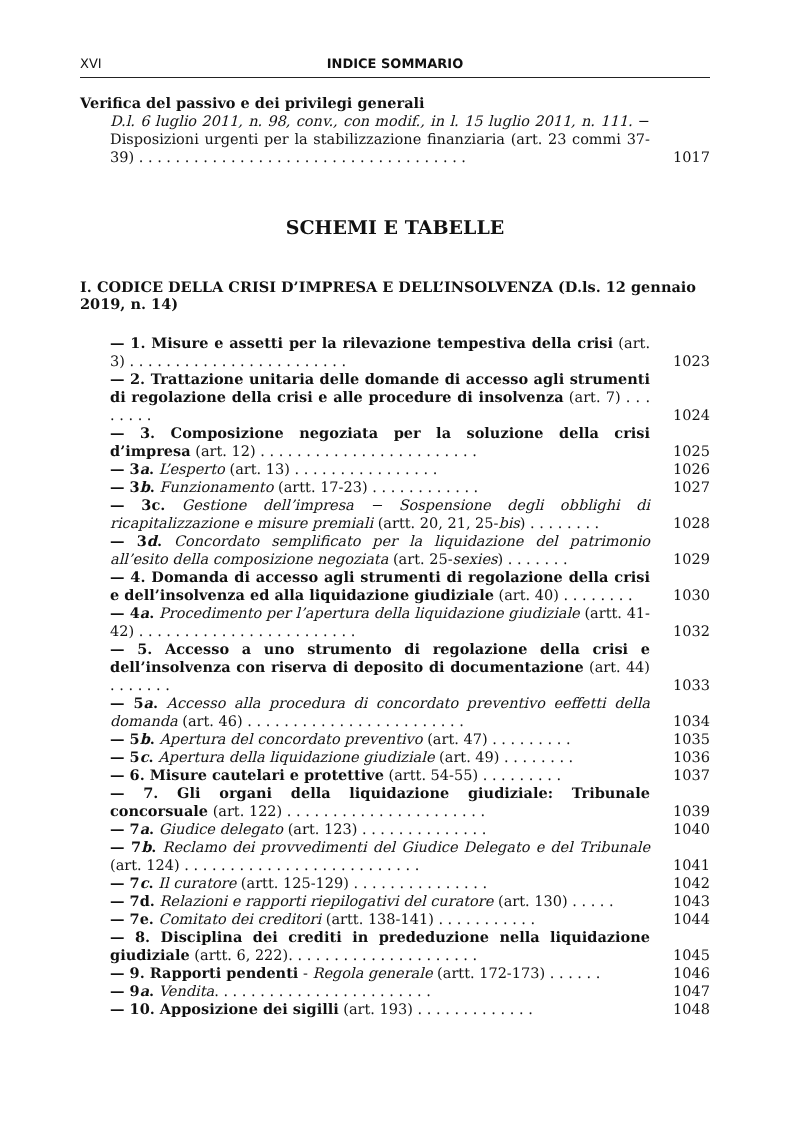XVI INDICE SOMMARIO
Verifica del passivo e dei privilegi generali
D.l. 6 luglio 2011, n. 98, conv., con modif., in l. 15 luglio 2011, n. 111. − Disposizioni urgenti per la stabilizzazione finanziaria (art. 23 commi 37-39) . . . . . . . . . . . . . . . . . . . . . . . . . . . . . . . . . . . . 1017
SCHEMI E TABELLE
I. CODICE DELLA CRISI D’IMPRESA E DELL’INSOLVENZA (D.ls. 12 gennaio 2019, n. 14)
— 1. Misure e assetti per la rilevazione tempestiva della crisi (art. 3) . . . . . . . . . . . . . . . . . . . . . . . . 1023
— 2. Trattazione unitaria delle domande di accesso agli strumenti di regolazione della crisi e alle procedure di insolvenza (art. 7) . . . . . . . . 1024
— 3. Composizione negoziata per la soluzione della crisi d’impresa (art. 12) . . . . . . . . . . . . . . . . . . . . . . . . 1025
— 3a. L’esperto (art. 13) . . . . . . . . . . . . . . . . 1026
— 3b. Funzionamento (artt. 17-23) . . . . . . . . . . . . 1027
— 3c. Gestione dell’impresa − Sospensione degli obblighi di ricapitalizzazione e misure premiali (artt. 20, 21, 25-bis) . . . . . . . . 1028
— 3d. Concordato semplificato per la liquidazione del patrimonio all’esito della composizione negoziata (art. 25-sexies) . . . . . . . 1029
— 4. Domanda di accesso agli strumenti di regolazione della crisi e dell’insolvenza ed alla liquidazione giudiziale (art. 40) . . . . . . . . 1030
— 4a. Procedimento per l’apertura della liquidazione giudiziale (artt. 41-42) . . . . . . . . . . . . . . . . . . . . . . . . 1032
— 5. Accesso a uno strumento di regolazione della crisi e dell’insolvenza con riserva di deposito di documentazione (art. 44) . . . . . . . 1033
— 5a. Accesso alla procedura di concordato preventivo eeffetti della domanda (art. 46) . . . . . . . . . . . . . . . . . . . . . . . . 1034
— 5b. Apertura del concordato preventivo (art. 47) . . . . . . . . . 1035
— 5c. Apertura della liquidazione giudiziale (art. 49) . . . . . . . . 1036
— 6. Misure cautelari e protettive (artt. 54-55) . . . . . . . . . 1037
— 7. Gli organi della liquidazione giudiziale: Tribunale concorsuale (art. 122) . . . . . . . . . . . . . . . . . . . . . . 1039
— 7a. Giudice delegato (art. 123) . . . . . . . . . . . . . . 1040
— 7b. Reclamo dei provvedimenti del Giudice Delegato e del Tribunale (art. 124) . . . . . . . . . . . . . . . . . . . . . . . . . . 1041
— 7c. Il curatore (artt. 125-129) . . . . . . . . . . . . . . . 1042
— 7d. Relazioni e rapporti riepilogativi del curatore (art. 130) . . . . . 1043
— 7e. Comitato dei creditori (artt. 138-141) . . . . . . . . . . . 1044
— 8. Disciplina dei crediti in prededuzione nella liquidazione giudiziale (artt. 6, 222). . . . . . . . . . . . . . . . . . . . . 1045
— 9. Rapporti pendenti - Regola generale (artt. 172-173) . . . . . . 1046
— 9a. Vendita. . . . . . . . . . . . . . . . . . . . . . . . 1047
— 10. Apposizione dei sigilli (art. 193) . . . . . . . . . . . . . 1048